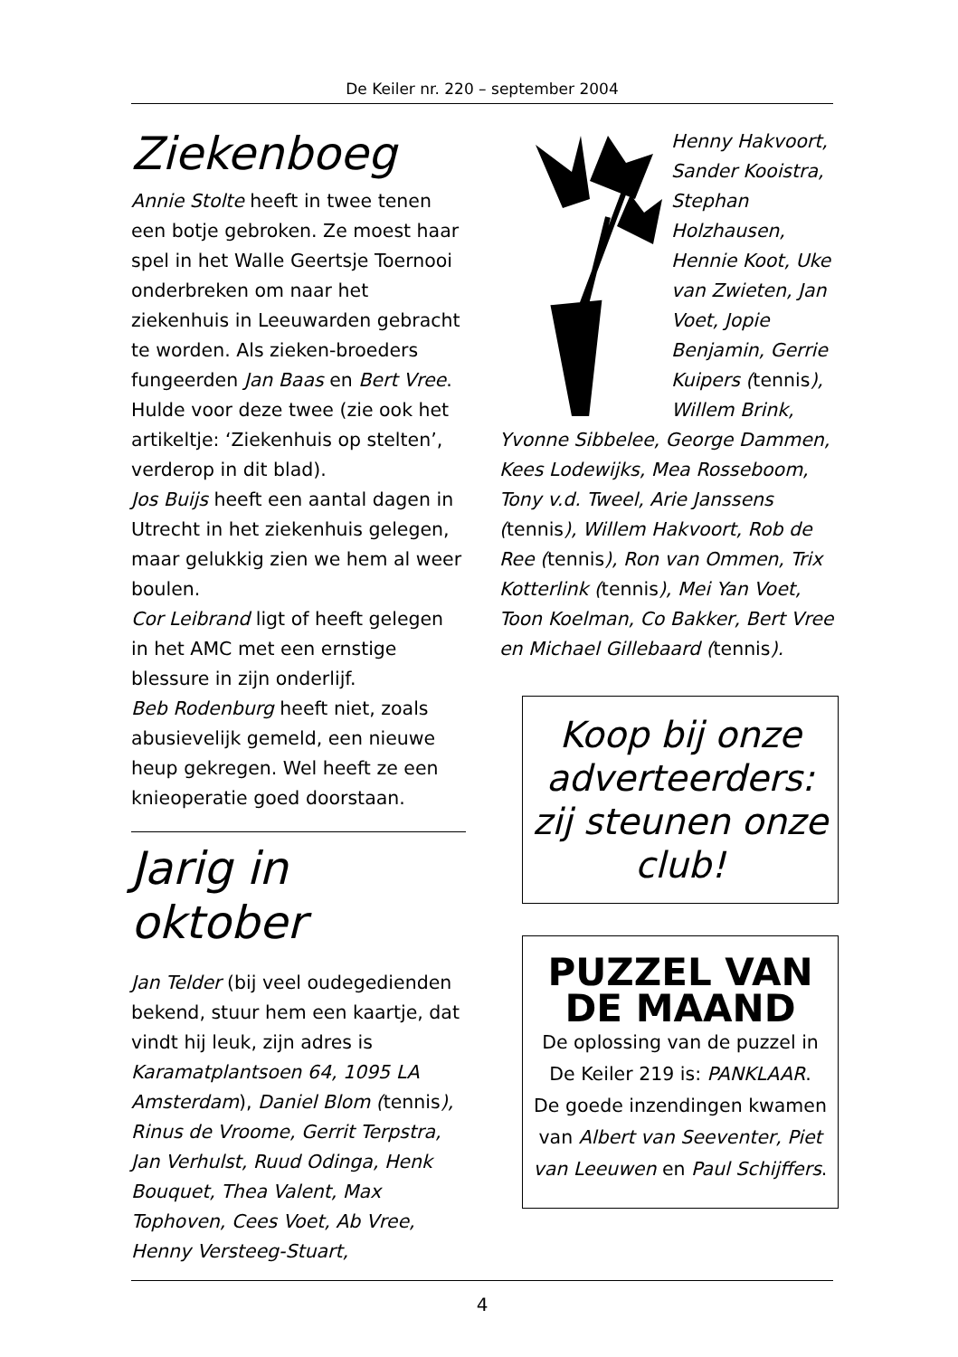De Keiler nr. 220 – september 2004
Ziekenboeg
Annie Stolte heeft in twee tenen een botje gebroken. Ze moest haar spel in het Walle Geertsje Toernooi onderbreken om naar het ziekenhuis in Leeuwarden gebracht te worden. Als zieken-broeders fungeerden Jan Baas en Bert Vree. Hulde voor deze twee (zie ook het artikeltje: ‘Ziekenhuis op stelten’, verderop in dit blad).
Jos Buijs heeft een aantal dagen in Utrecht in het ziekenhuis gelegen, maar gelukkig zien we hem al weer boulen.
Cor Leibrand ligt of heeft gelegen in het AMC met een ernstige blessure in zijn onderlijf.
Beb Rodenburg heeft niet, zoals abusievelijk gemeld, een nieuwe heup gekregen. Wel heeft ze een knieoperatie goed doorstaan.
Jarig in oktober
Jan Telder (bij veel oudegedienden bekend, stuur hem een kaartje, dat vindt hij leuk, zijn adres is Karamatplantsoen 64, 1095 LA Amsterdam), Daniel Blom (tennis), Rinus de Vroome, Gerrit Terpstra, Jan Verhulst, Ruud Odinga, Henk Bouquet, Thea Valent, Max Tophoven, Cees Voet, Ab Vree, Henny Versteeg-Stuart,
Henny Hakvoort, Sander Kooistra, Stephan Holzhausen, Hennie Koot, Uke van Zwieten, Jan Voet, Jopie Benjamin, Gerrie Kuipers (tennis), Willem Brink, Yvonne Sibbelee, George Dammen, Kees Lodewijks, Mea Rosseboom, Tony v.d. Tweel, Arie Janssens (tennis), Willem Hakvoort, Rob de Ree (tennis), Ron van Ommen, Trix Kotterlink (tennis), Mei Yan Voet, Toon Koelman, Co Bakker, Bert Vree en Michael Gillebaard (tennis).
Koop bij onze adverteerders: zij steunen onze club!
PUZZEL VAN DE MAAND
De oplossing van de puzzel in De Keiler 219 is: PANKLAAR.
De goede inzendingen kwamen van Albert van Seeventer, Piet van Leeuwen en Paul Schijffers.
4